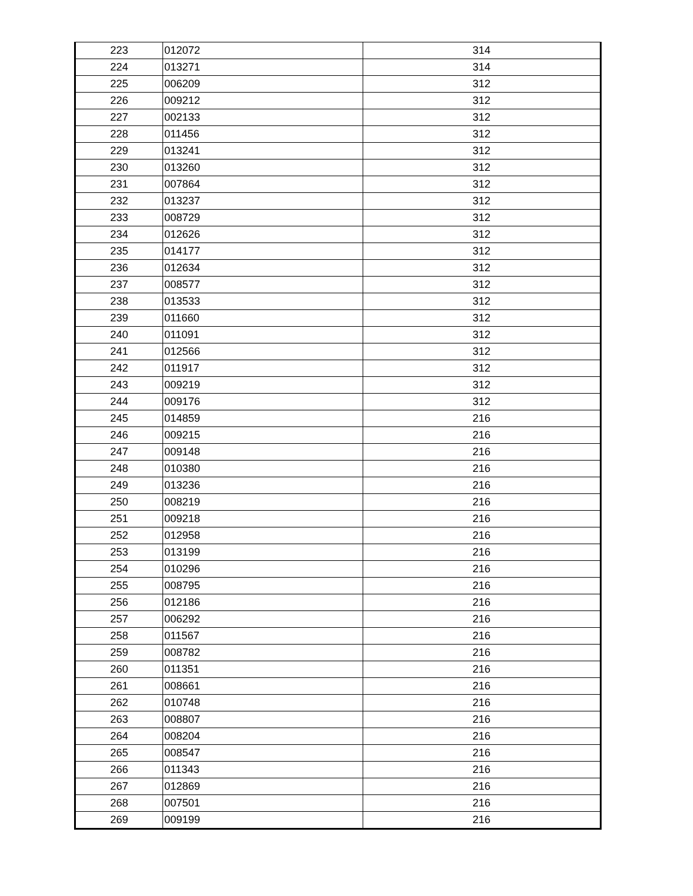| 223 | 012072 | 314 |
| 224 | 013271 | 314 |
| 225 | 006209 | 312 |
| 226 | 009212 | 312 |
| 227 | 002133 | 312 |
| 228 | 011456 | 312 |
| 229 | 013241 | 312 |
| 230 | 013260 | 312 |
| 231 | 007864 | 312 |
| 232 | 013237 | 312 |
| 233 | 008729 | 312 |
| 234 | 012626 | 312 |
| 235 | 014177 | 312 |
| 236 | 012634 | 312 |
| 237 | 008577 | 312 |
| 238 | 013533 | 312 |
| 239 | 011660 | 312 |
| 240 | 011091 | 312 |
| 241 | 012566 | 312 |
| 242 | 011917 | 312 |
| 243 | 009219 | 312 |
| 244 | 009176 | 312 |
| 245 | 014859 | 216 |
| 246 | 009215 | 216 |
| 247 | 009148 | 216 |
| 248 | 010380 | 216 |
| 249 | 013236 | 216 |
| 250 | 008219 | 216 |
| 251 | 009218 | 216 |
| 252 | 012958 | 216 |
| 253 | 013199 | 216 |
| 254 | 010296 | 216 |
| 255 | 008795 | 216 |
| 256 | 012186 | 216 |
| 257 | 006292 | 216 |
| 258 | 011567 | 216 |
| 259 | 008782 | 216 |
| 260 | 011351 | 216 |
| 261 | 008661 | 216 |
| 262 | 010748 | 216 |
| 263 | 008807 | 216 |
| 264 | 008204 | 216 |
| 265 | 008547 | 216 |
| 266 | 011343 | 216 |
| 267 | 012869 | 216 |
| 268 | 007501 | 216 |
| 269 | 009199 | 216 |